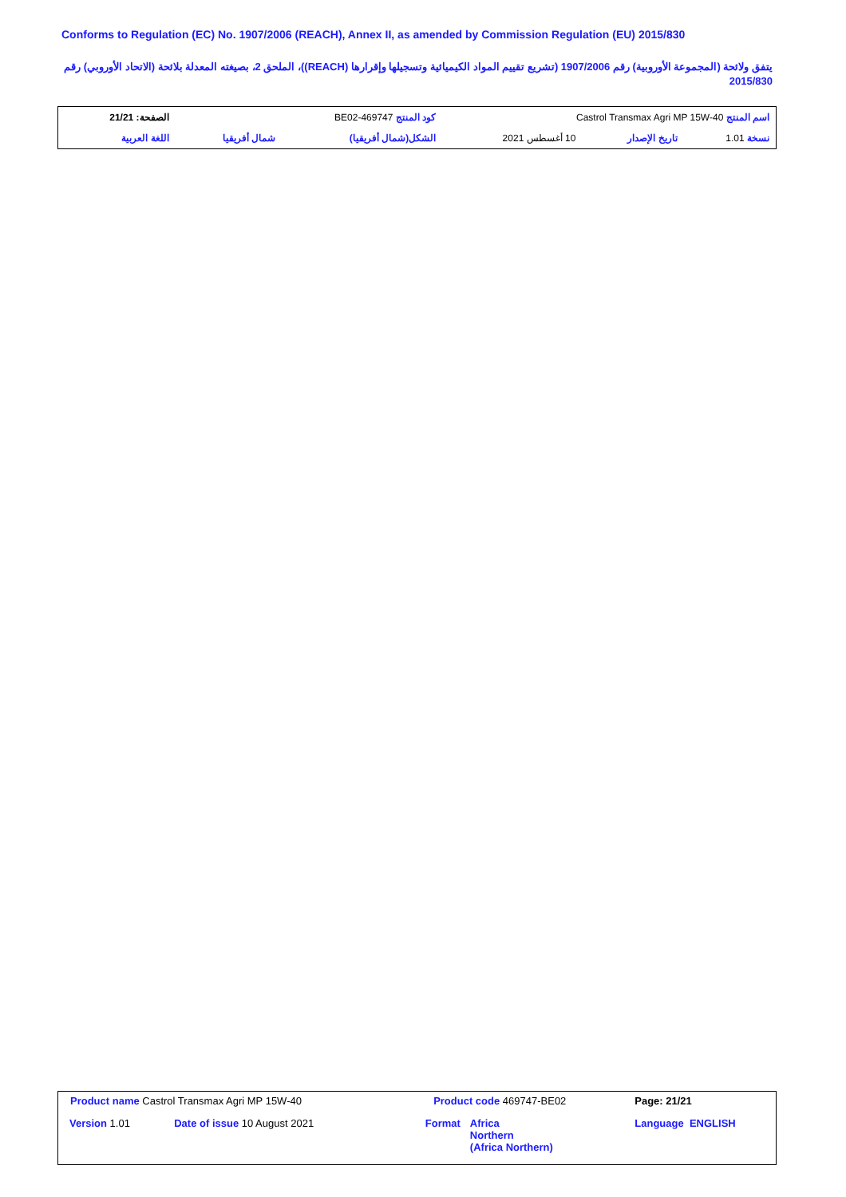Conforms to Regulation (EC) No. 1907/2006 (REACH), Annex II, as amended by Commission Regulation (EU) 2015/830
يتفق ولائحة (المجموعة الأوروبية) رقم 1907/2006 (تشريع تقييم المواد الكيميائية وتسجيلها وإقرارها (REACH))، الملحق 2، بصيغته المعدلة بلائحة (الاتحاد الأوروبي) رقم 2015/830
| اسم المنتج Castrol Transmax Agri MP 15W-40 | | | كود المنتج 469747-BE02 | | الصفحة: 21/21 |
| نسخة 1.01 | تاريخ الإصدار | 10 أغسطس 2021 | الشكل(شمال أفريقيا) | شمال أفريقيا | اللغة العربية |
| Product name Castrol Transmax Agri MP 15W-40 | | Product code 469747-BE02 | | Page: 21/21 |
| Version 1.01 | Date of issue 10 August 2021 | Format | Africa Northern (Africa Northern) | Language ENGLISH |